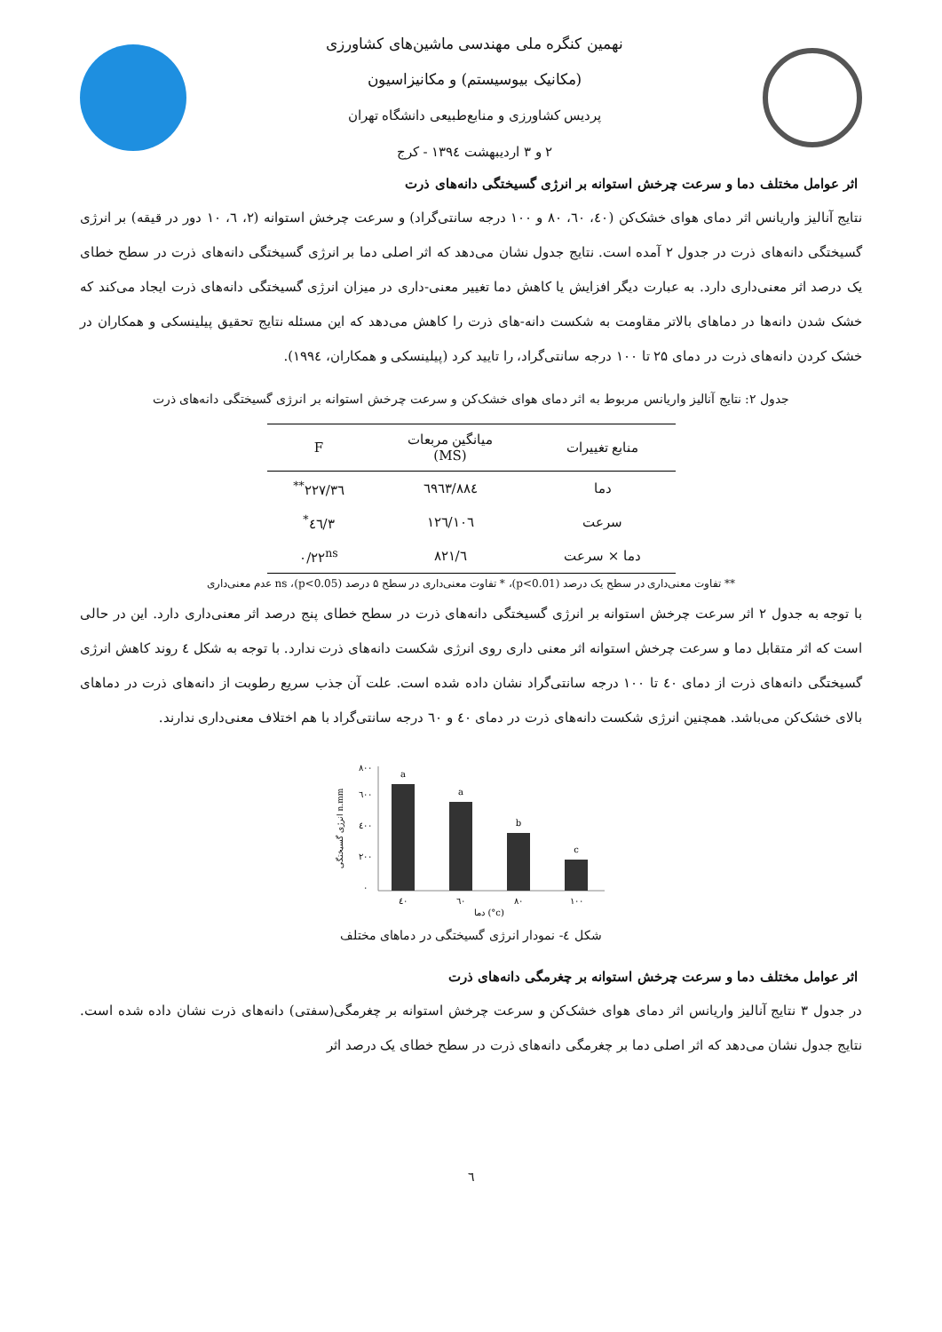نهمین کنگره ملی مهندسی ماشین‌های کشاورزی
(مکانیک بیوسیستم) و مکانیزاسیون
پردیس کشاورزی و منابع‌طبیعی دانشگاه تهران
۲ و ۳ اردیبهشت ۱۳۹٤ - کرج
اثر عوامل مختلف دما و سرعت چرخش استوانه بر انرژی گسیختگی دانه‌های ذرت
نتایج آنالیز واریانس اثر دمای هوای خشک‌کن (٤۰، ٦۰، ۸۰ و ۱۰۰ درجه سانتی‌گراد) و سرعت چرخش استوانه (۲، ٦، ۱۰ دور در قیقه) بر انرژی گسیختگی دانه‌های ذرت در جدول ۲ آمده است. نتایج جدول نشان می‌دهد که اثر اصلی دما بر انرژی گسیختگی دانه‌های ذرت در سطح خطای یک درصد اثر معنی‌داری دارد. به عبارت دیگر افزایش یا کاهش دما تغییر معنی-داری در میزان انرژی گسیختگی دانه‌های ذرت ایجاد می‌کند که خشک شدن دانه‌ها در دماهای بالاتر مقاومت به شکست دانه-های ذرت را کاهش می‌دهد که این مسئله نتایج تحقیق پیلینسکی و همکاران در خشک کردن دانه‌های ذرت در دمای ۲۵ تا ۱۰۰ درجه سانتی‌گراد، را تایید کرد (پیلینسکی و همکاران، ۱۹۹٤).
جدول ۲: نتایج آنالیز واریانس مربوط به اثر دمای هوای خشک‌کن و سرعت چرخش استوانه بر انرژی گسیختگی دانه‌های ذرت
| منابع تغییرات | میانگین مربعات (MS) | F |
| --- | --- | --- |
| دما | ٦۹٦۳/۸۸٤ | ۲۲۷/۳٦<sup>**</sup> |
| سرعت | ۱۰٦/۱۲٦ | ۳/٤٦<sup>*</sup> |
| دما × سرعت | ٦/۸۲۱ | ۰/۲۲<sup>ns</sup> |
** تفاوت معنی‌داری در سطح یک درصد (p<0.01)، * تفاوت معنی‌داری در سطح ۵ درصد (p<0.05)، ns عدم معنی‌داری
با توجه به جدول ۲ اثر سرعت چرخش استوانه بر انرژی گسیختگی دانه‌های ذرت در سطح خطای پنج درصد اثر معنی‌داری دارد. این در حالی است که اثر متقابل دما و سرعت چرخش استوانه اثر معنی داری روی انرژی شکست دانه‌های ذرت ندارد. با توجه به شکل ٤ روند کاهش انرژی گسیختگی دانه‌های ذرت از دمای ٤۰ تا ۱۰۰ درجه سانتی‌گراد نشان داده شده است. علت آن جذب سریع رطوبت از دانه‌های ذرت در دماهای بالای خشک‌کن می‌باشد. همچنین انرژی شکست دانه‌های ذرت در دمای ٤۰ و ٦۰ درجه سانتی‌گراد با هم اختلاف معنی‌داری ندارند.
a
a
b
c
٤۰
٦۰
۸۰
۱۰۰
دما (°c)
۸۰۰
٦۰۰
٤۰۰
۲۰۰
۰
انرژی گسیختگی n.mm
شکل ٤- نمودار انرژی گسیختگی در دماهای مختلف
اثر عوامل مختلف دما و سرعت چرخش استوانه بر چغرمگی دانه‌های ذرت
در جدول ۳ نتایج آنالیز واریانس اثر دمای هوای خشک‌کن و سرعت چرخش استوانه بر چغرمگی(سفتی) دانه‌های ذرت نشان داده شده است. نتایج جدول نشان می‌دهد که اثر اصلی دما بر چغرمگی دانه‌های ذرت در سطح خطای یک درصد اثر
٦